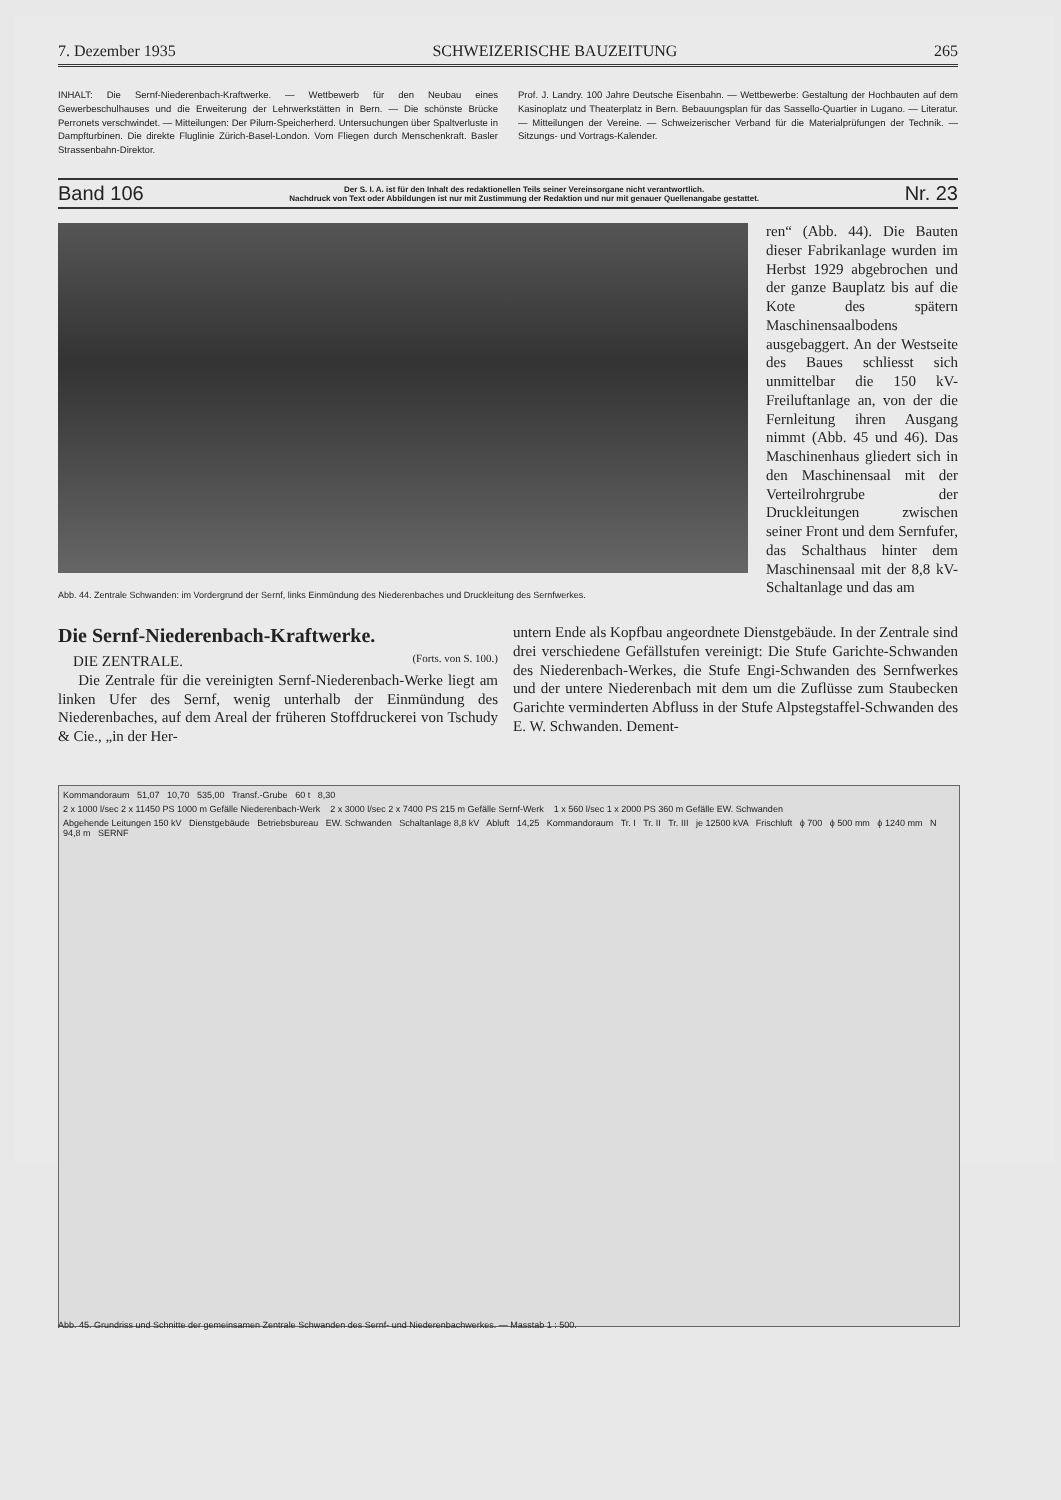7. Dezember 1935 SCHWEIZERISCHE BAUZEITUNG 265
INHALT: Die Sernf-Niederenbach-Kraftwerke. — Wettbewerb für den Neubau eines Gewerbeschulhauses und die Erweiterung der Lehrwerkstätten in Bern. — Die schönste Brücke Perronets verschwindet. — Mitteilungen: Der Pilum-Speicherherd. Untersuchungen über Spaltverluste in Dampfturbinen. Die direkte Fluglinie Zürich-Basel-London. Vom Fliegen durch Menschenkraft. Basler Strassenbahn-Direktor.
Prof. J. Landry. 100 Jahre Deutsche Eisenbahn. — Wettbewerbe: Gestaltung der Hochbauten auf dem Kasinoplatz und Theaterplatz in Bern. Bebauungsplan für das Sassello-Quartier in Lugano. — Literatur. — Mitteilungen der Vereine. — Schweizerischer Verband für die Materialprüfungen der Technik. — Sitzungs- und Vortrags-Kalender.
Band 106 Der S. I. A. ist für den Inhalt des redaktionellen Teils seiner Vereinsorgane nicht verantwortlich.
Nachdruck von Text oder Abbildungen ist nur mit Zustimmung der Redaktion und nur mit genauer Quellenangabe gestattet. Nr. 23
ren“ (Abb. 44). Die Bauten dieser Fabrikanlage wurden im Herbst 1929 abgebrochen und der ganze Bauplatz bis auf die Kote des spätern Maschinensaalbodens ausgebaggert. An der Westseite des Baues schliesst sich unmittelbar die 150 kV-Freiluftanlage an, von der die Fernleitung ihren Ausgang nimmt (Abb. 45 und 46). Das Maschinenhaus gliedert sich in den Maschinensaal mit der Verteilrohrgrube der Druckleitungen zwischen seiner Front und dem Sernfufer, das Schalthaus hinter dem Maschinensaal mit der 8,8 kV-Schaltanlage und das am
Abb. 44. Zentrale Schwanden: im Vordergrund der Sernf, links Einmündung des Niederenbaches und Druckleitung des Sernfwerkes.
Die Sernf-Niederenbach-Kraftwerke.
DIE ZENTRALE. (Forts. von S. 100.)
Die Zentrale für die vereinigten Sernf-Niederenbach-Werke liegt am linken Ufer des Sernf, wenig unterhalb der Einmündung des Niederenbaches, auf dem Areal der früheren Stoffdruckerei von Tschudy & Cie., „in der Her-
untern Ende als Kopfbau angeordnete Dienstgebäude. In der Zentrale sind drei verschiedene Gefällstufen vereinigt: Die Stufe Garichte-Schwanden des Niederenbach-Werkes, die Stufe Engi-Schwanden des Sernfwerkes und der untere Niederenbach mit dem um die Zuflüsse zum Staubecken Garichte verminderten Abfluss in der Stufe Alpstegstaffel-Schwanden des E. W. Schwanden. Dement-
Kommandoraum 51,07 10,70 535,00 Transf.-Grube 60 t 8,30
2 x 1000 l/sec 2 x 11450 PS 1000 m Gefälle Niederenbach-Werk 2 x 3000 l/sec 2 x 7400 PS 215 m Gefälle Sernf-Werk 1 x 560 l/sec 1 x 2000 PS 360 m Gefälle EW. Schwanden
Abgehende Leitungen 150 kV Dienstgebäude Betriebsbureau EW. Schwanden Schaltanlage 8,8 kV Abluft 14,25 Kommandoraum Tr. I Tr. II Tr. III je 12500 kVA Frischluft ϕ 700 ϕ 500 mm ϕ 1240 mm N 94,8 m SERNF
Abb. 45. Grundriss und Schnitte der gemeinsamen Zentrale Schwanden des Sernf- und Niederenbachwerkes. — Masstab 1 : 500.